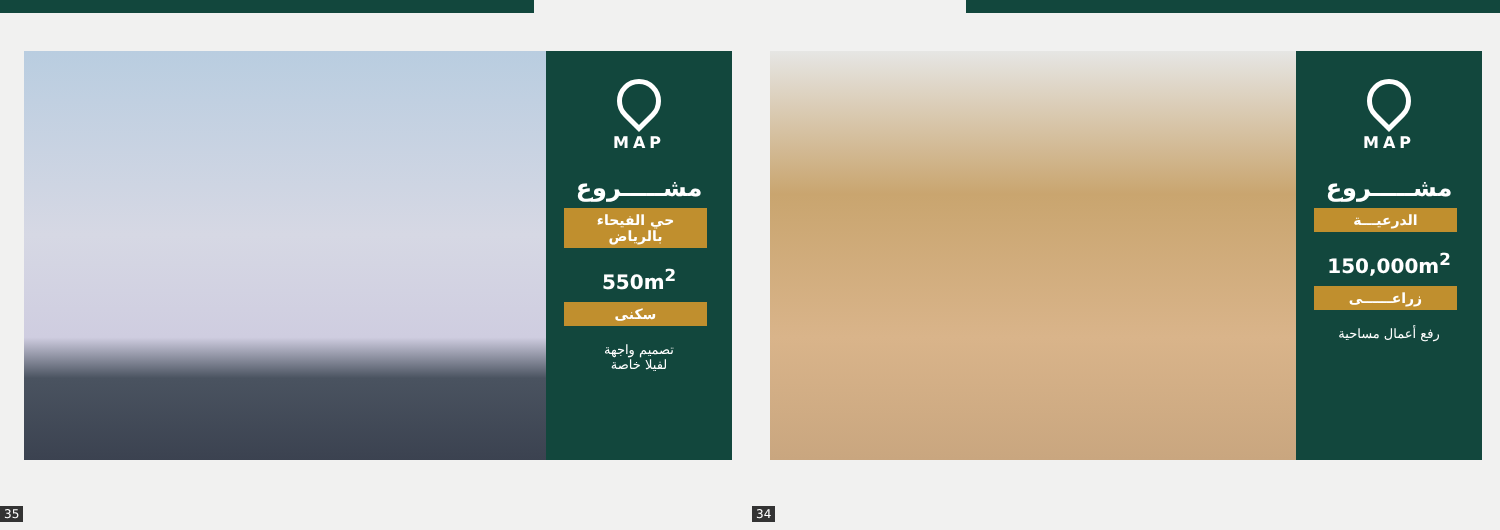MAP
مشـــــروع
حي الفيحاء بالرياض
550m<sup>2</sup>
سكنى
تصميم واجهة
لفيلا خاصة
35
MAP
مشـــــروع
الدرعيـــة
150,000m<sup>2</sup>
زراعــــــى
رفع أعمال مساحية
34